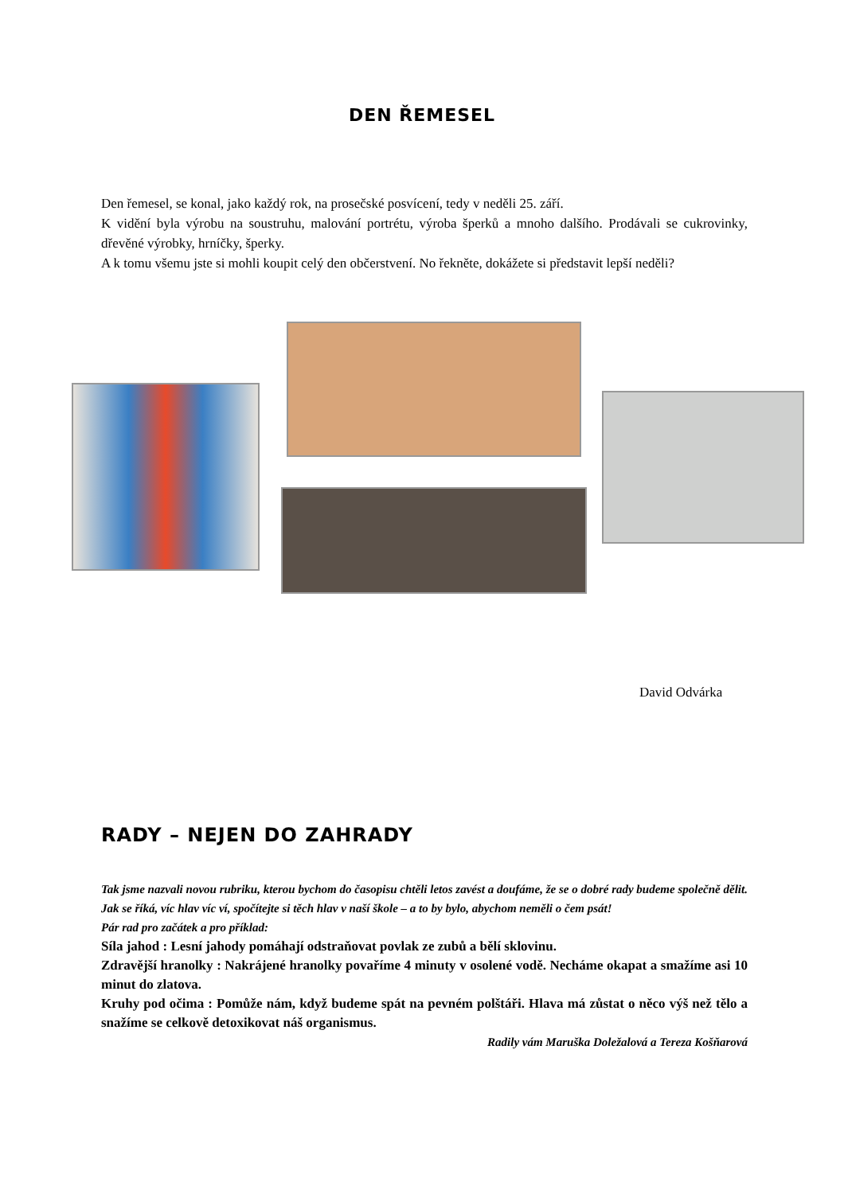DEN ŘEMESEL
Den řemesel, se konal, jako každý rok, na prosečské posvícení, tedy v neděli 25. září.
K vidění byla výrobu na soustruhu, malování portrétu, výroba šperků a mnoho dalšího. Prodávali se cukrovinky, dřevěné výrobky, hrníčky, šperky.
A k tomu všemu jste si mohli koupit celý den občerstvení. No řekněte, dokážete si představit lepší neděli?
David Odvárka
RADY – NEJEN DO ZAHRADY
Tak jsme nazvali novou rubriku, kterou bychom do časopisu chtěli letos zavést a doufáme, že se o dobré rady budeme společně dělit. Jak se říká, víc hlav víc ví, spočítejte si těch hlav v naší škole – a to by bylo, abychom neměli o čem psát!
Pár rad pro začátek a pro příklad:
Síla jahod : Lesní jahody pomáhají odstraňovat povlak ze zubů a bělí sklovinu.
Zdravější hranolky : Nakrájené hranolky povaříme 4 minuty v osolené vodě. Necháme okapat a smažíme asi 10 minut do zlatova.
Kruhy pod očima : Pomůže nám, když budeme spát na pevném polštáři. Hlava má zůstat o něco výš než tělo a snažíme se celkově detoxikovat náš organismus.
Radily vám Maruška Doležalová a Tereza Košňarová